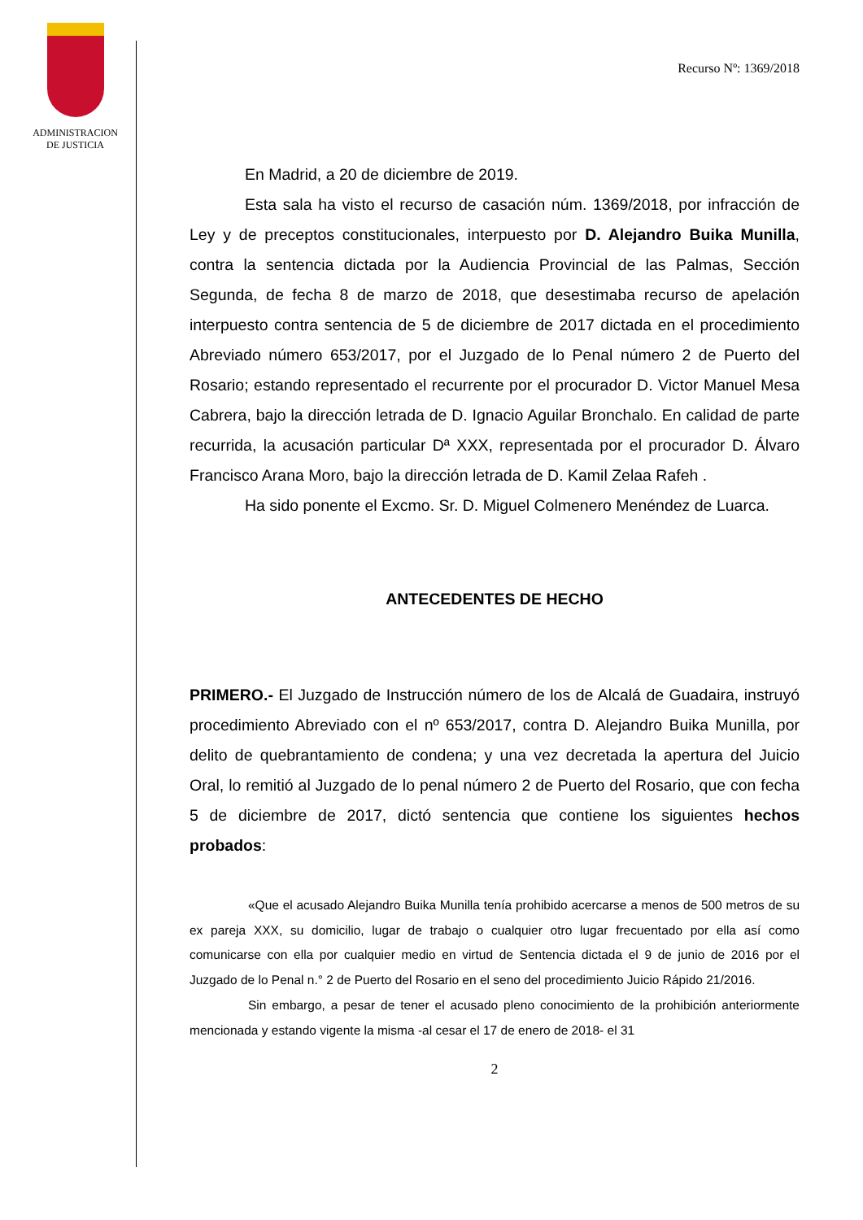ADMINISTRACION
DE JUSTICIA
Recurso Nº: 1369/2018
En Madrid, a 20 de diciembre de 2019.
Esta sala ha visto el recurso de casación núm. 1369/2018, por infracción de Ley y de preceptos constitucionales, interpuesto por D. Alejandro Buika Munilla, contra la sentencia dictada por la Audiencia Provincial de las Palmas, Sección Segunda, de fecha 8 de marzo de 2018, que desestimaba recurso de apelación interpuesto contra sentencia de 5 de diciembre de 2017 dictada en el procedimiento Abreviado número 653/2017, por el Juzgado de lo Penal número 2 de Puerto del Rosario; estando representado el recurrente por el procurador D. Victor Manuel Mesa Cabrera, bajo la dirección letrada de D. Ignacio Aguilar Bronchalo. En calidad de parte recurrida, la acusación particular Dª XXX, representada por el procurador D. Álvaro Francisco Arana Moro, bajo la dirección letrada de D. Kamil Zelaa Rafeh .
Ha sido ponente el Excmo. Sr. D. Miguel Colmenero Menéndez de Luarca.
ANTECEDENTES DE HECHO
PRIMERO.- El Juzgado de Instrucción número de los de Alcalá de Guadaira, instruyó procedimiento Abreviado con el nº 653/2017, contra D. Alejandro Buika Munilla, por delito de quebrantamiento de condena; y una vez decretada la apertura del Juicio Oral, lo remitió al Juzgado de lo penal número 2 de Puerto del Rosario, que con fecha 5 de diciembre de 2017, dictó sentencia que contiene los siguientes hechos probados:
«Que el acusado Alejandro Buika Munilla tenía prohibido acercarse a menos de 500 metros de su ex pareja XXX, su domicilio, lugar de trabajo o cualquier otro lugar frecuentado por ella así como comunicarse con ella por cualquier medio en virtud de Sentencia dictada el 9 de junio de 2016 por el Juzgado de lo Penal n.° 2 de Puerto del Rosario en el seno del procedimiento Juicio Rápido 21/2016.
Sin embargo, a pesar de tener el acusado pleno conocimiento de la prohibición anteriormente mencionada y estando vigente la misma -al cesar el 17 de enero de 2018- el 31
2